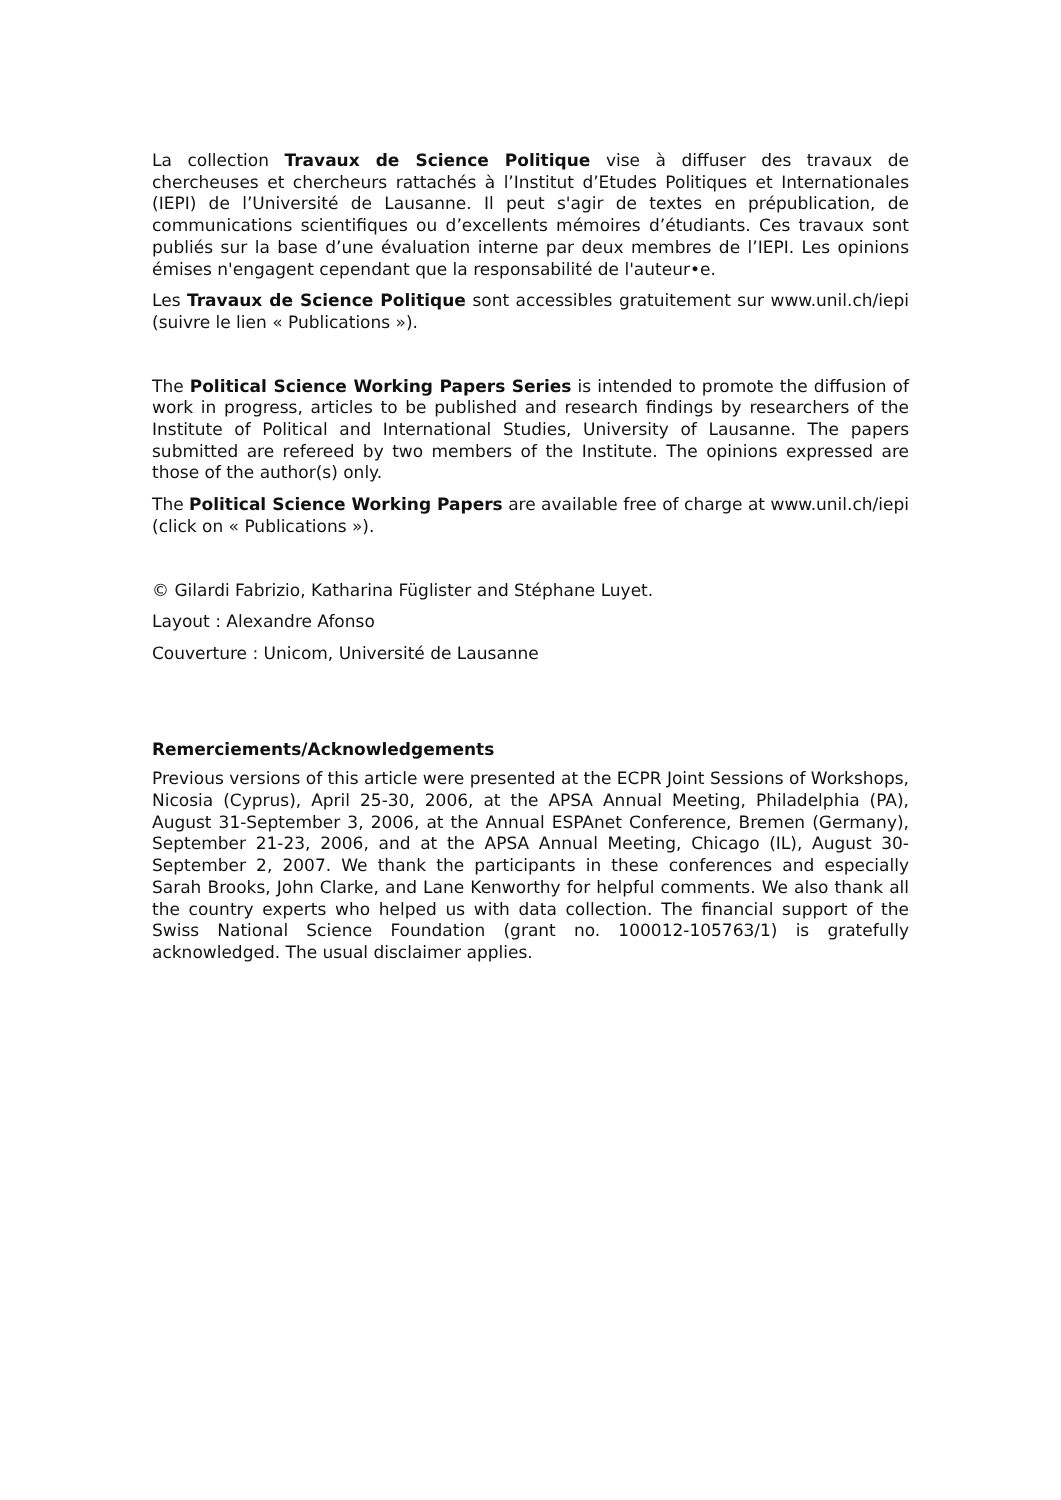La collection Travaux de Science Politique vise à diffuser des travaux de chercheuses et chercheurs rattachés à l’Institut d’Etudes Politiques et Internationales (IEPI) de l’Université de Lausanne. Il peut s'agir de textes en prépublication, de communications scientifiques ou d’excellents mémoires d’étudiants. Ces travaux sont publiés sur la base d’une évaluation interne par deux membres de l’IEPI. Les opinions émises n'engagent cependant que la responsabilité de l'auteur•e.
Les Travaux de Science Politique sont accessibles gratuitement sur www.unil.ch/iepi (suivre le lien « Publications »).
The Political Science Working Papers Series is intended to promote the diffusion of work in progress, articles to be published and research findings by researchers of the Institute of Political and International Studies, University of Lausanne. The papers submitted are refereed by two members of the Institute. The opinions expressed are those of the author(s) only.
The Political Science Working Papers are available free of charge at www.unil.ch/iepi (click on « Publications »).
© Gilardi Fabrizio, Katharina Füglister and Stéphane Luyet.
Layout : Alexandre Afonso
Couverture : Unicom, Université de Lausanne
Remerciements/Acknowledgements
Previous versions of this article were presented at the ECPR Joint Sessions of Workshops, Nicosia (Cyprus), April 25-30, 2006, at the APSA Annual Meeting, Philadelphia (PA), August 31-September 3, 2006, at the Annual ESPAnet Conference, Bremen (Germany), September 21-23, 2006, and at the APSA Annual Meeting, Chicago (IL), August 30-September 2, 2007. We thank the participants in these conferences and especially Sarah Brooks, John Clarke, and Lane Kenworthy for helpful comments. We also thank all the country experts who helped us with data collection. The financial support of the Swiss National Science Foundation (grant no. 100012-105763/1) is gratefully acknowledged. The usual disclaimer applies.